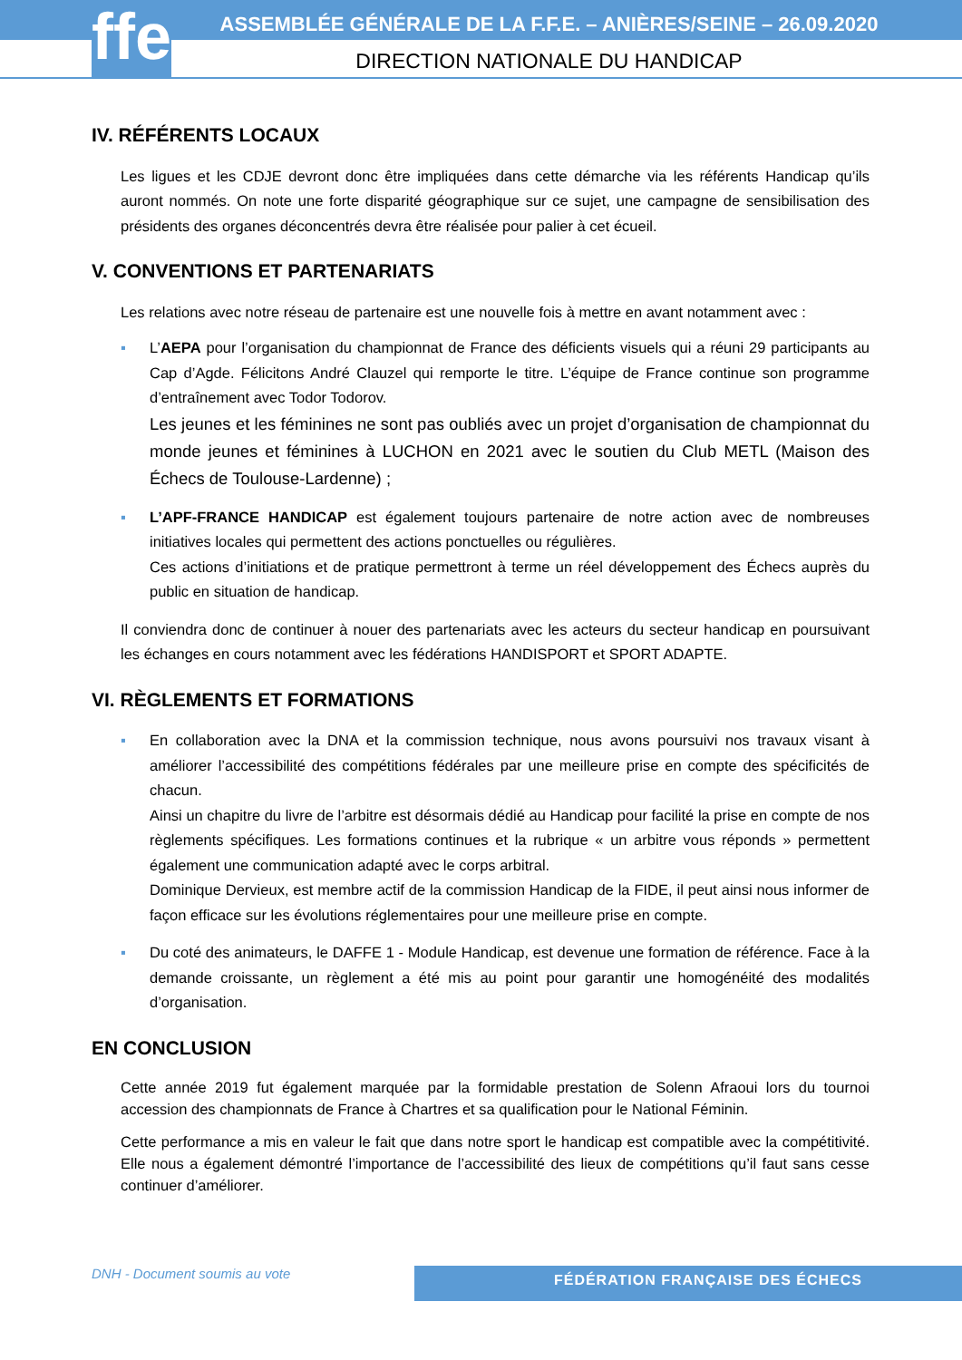ffe
ASSEMBLÉE GÉNÉRALE DE LA F.F.E. – ANIÈRES/SEINE – 26.09.2020
DIRECTION NATIONALE DU HANDICAP
IV. RÉFÉRENTS LOCAUX
Les ligues et les CDJE devront donc être impliquées dans cette démarche via les référents Handicap qu’ils auront nommés. On note une forte disparité géographique sur ce sujet, une campagne de sensibilisation des présidents des organes déconcentrés devra être réalisée pour palier à cet écueil.
V. CONVENTIONS ET PARTENARIATS
Les relations avec notre réseau de partenaire est une nouvelle fois à mettre en avant notamment avec :
▪ L’AEPA pour l’organisation du championnat de France des déficients visuels qui a réuni 29 participants au Cap d’Agde. Félicitons André Clauzel qui remporte le titre. L’équipe de France continue son programme d’entraînement avec Todor Todorov.
Les jeunes et les féminines ne sont pas oubliés avec un projet d’organisation de championnat du monde jeunes et féminines à LUCHON en 2021 avec le soutien du Club METL (Maison des Échecs de Toulouse-Lardenne) ;
▪ L’APF-FRANCE HANDICAP est également toujours partenaire de notre action avec de nombreuses initiatives locales qui permettent des actions ponctuelles ou régulières.
Ces actions d’initiations et de pratique permettront à terme un réel développement des Échecs auprès du public en situation de handicap.
Il conviendra donc de continuer à nouer des partenariats avec les acteurs du secteur handicap en poursuivant les échanges en cours notamment avec les fédérations HANDISPORT et SPORT ADAPTE.
VI. RÈGLEMENTS ET FORMATIONS
▪ En collaboration avec la DNA et la commission technique, nous avons poursuivi nos travaux visant à améliorer l’accessibilité des compétitions fédérales par une meilleure prise en compte des spécificités de chacun.
Ainsi un chapitre du livre de l’arbitre est désormais dédié au Handicap pour facilité la prise en compte de nos règlements spécifiques. Les formations continues et la rubrique « un arbitre vous réponds » permettent également une communication adapté avec le corps arbitral.
Dominique Dervieux, est membre actif de la commission Handicap de la FIDE, il peut ainsi nous informer de façon efficace sur les évolutions réglementaires pour une meilleure prise en compte.
▪ Du coté des animateurs, le DAFFE 1 - Module Handicap, est devenue une formation de référence. Face à la demande croissante, un règlement a été mis au point pour garantir une homogénéité des modalités d’organisation.
EN CONCLUSION
Cette année 2019 fut également marquée par la formidable prestation de Solenn Afraoui lors du tournoi accession des championnats de France à Chartres et sa qualification pour le National Féminin.
Cette performance a mis en valeur le fait que dans notre sport le handicap est compatible avec la compétitivité. Elle nous a également démontré l’importance de l’accessibilité des lieux de compétitions qu’il faut sans cesse continuer d’améliorer.
DNH - Document soumis au vote FÉDÉRATION FRANÇAISE DES ÉCHECS